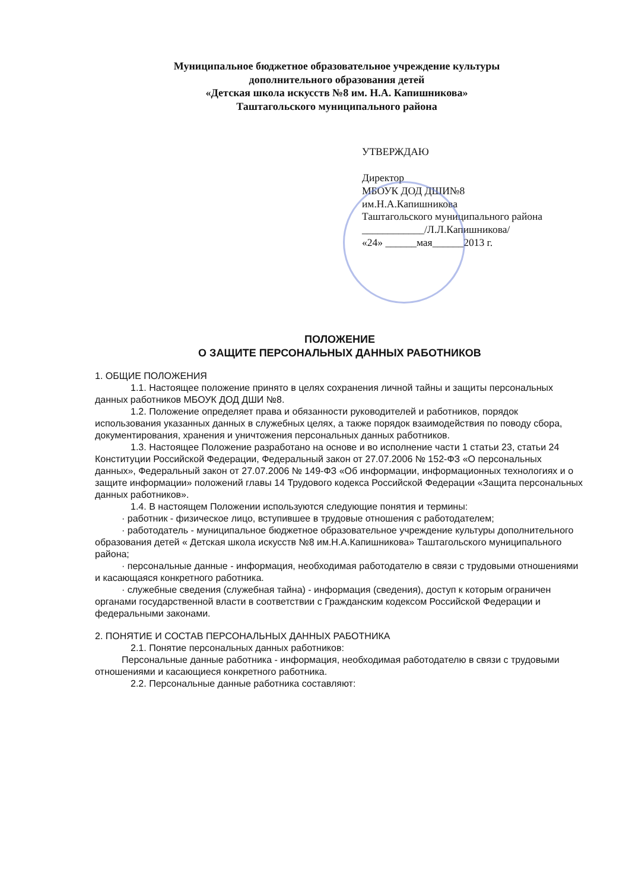Муниципальное бюджетное образовательное учреждение культуры
дополнительного образования детей
«Детская школа искусств №8 им. Н.А. Капишникова»
Таштагольского муниципального района
УТВЕРЖДАЮ
Директор
МБОУК ДОД ДШИ№8
им.Н.А.Капишникова
Таштагольского муниципального района
____________/Л.Л.Капишникова/
«24» ______мая______2013 г.
ПОЛОЖЕНИЕ
О ЗАЩИТЕ ПЕРСОНАЛЬНЫХ ДАННЫХ РАБОТНИКОВ
1. ОБЩИЕ ПОЛОЖЕНИЯ
1.1. Настоящее положение принято в целях сохранения личной тайны и защиты персональных данных работников МБОУК ДОД ДШИ №8.
1.2. Положение определяет права и обязанности руководителей и работников, порядок использования указанных данных в служебных целях, а также порядок взаимодействия по поводу сбора, документирования, хранения и уничтожения персональных данных работников.
1.3. Настоящее Положение разработано на основе и во исполнение части 1 статьи 23, статьи 24 Конституции Российской Федерации, Федеральный закон от 27.07.2006 № 152-ФЗ «О персональных данных», Федеральный закон от 27.07.2006 № 149-ФЗ «Об информации, информационных технологиях и о защите информации» положений главы 14 Трудового кодекса Российской Федерации «Защита персональных данных работников».
1.4. В настоящем Положении используются следующие понятия и термины:
· работник - физическое лицо, вступившее в трудовые отношения с работодателем;
· работодатель - муниципальное бюджетное образовательное учреждение культуры дополнительного образования детей « Детская школа искусств №8 им.Н.А.Капишникова» Таштагольского муниципального района;
· персональные данные - информация, необходимая работодателю в связи с трудовыми отношениями и касающаяся конкретного работника.
· служебные сведения (служебная тайна) - информация (сведения), доступ к которым ограничен органами государственной власти в соответствии с Гражданским кодексом Российской Федерации и федеральными законами.
2. ПОНЯТИЕ И СОСТАВ ПЕРСОНАЛЬНЫХ ДАННЫХ РАБОТНИКА
2.1. Понятие персональных данных работников:
Персональные данные работника - информация, необходимая работодателю в связи с трудовыми отношениями и касающиеся конкретного работника.
2.2. Персональные данные работника составляют: